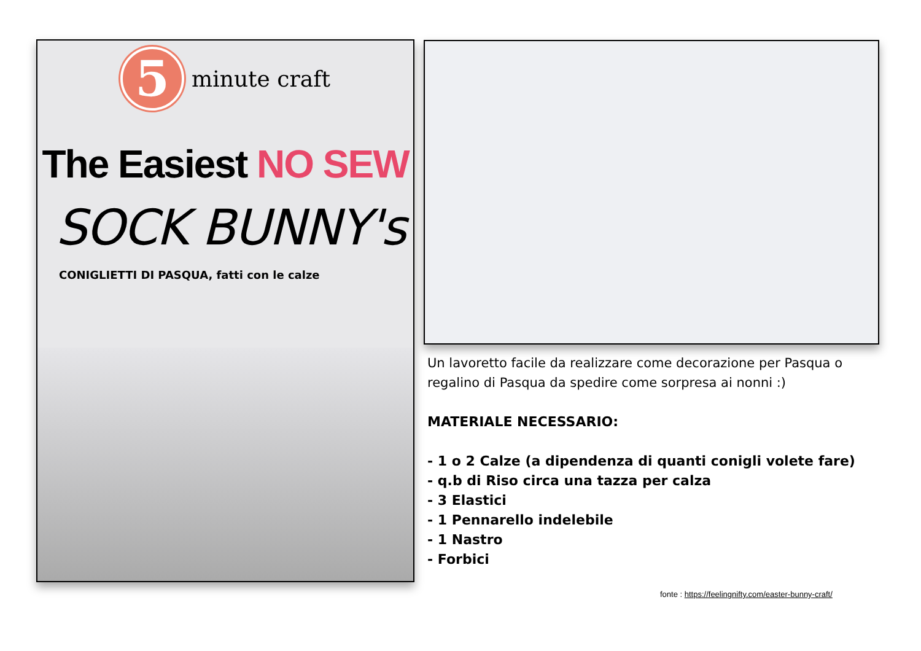5
minute craft
The Easiest NO SEW
SOCK BUNNY's
CONIGLIETTI DI PASQUA, fatti con le calze
Un lavoretto facile da realizzare come decorazione per Pasqua o regalino di Pasqua da spedire come sorpresa ai nonni :)
MATERIALE NECESSARIO:
- 1 o 2 Calze (a dipendenza di quanti conigli volete fare)
- q.b di Riso circa una tazza per calza
- 3 Elastici
- 1 Pennarello indelebile
- 1 Nastro
- Forbici
fonte : https://feelingnifty.com/easter-bunny-craft/